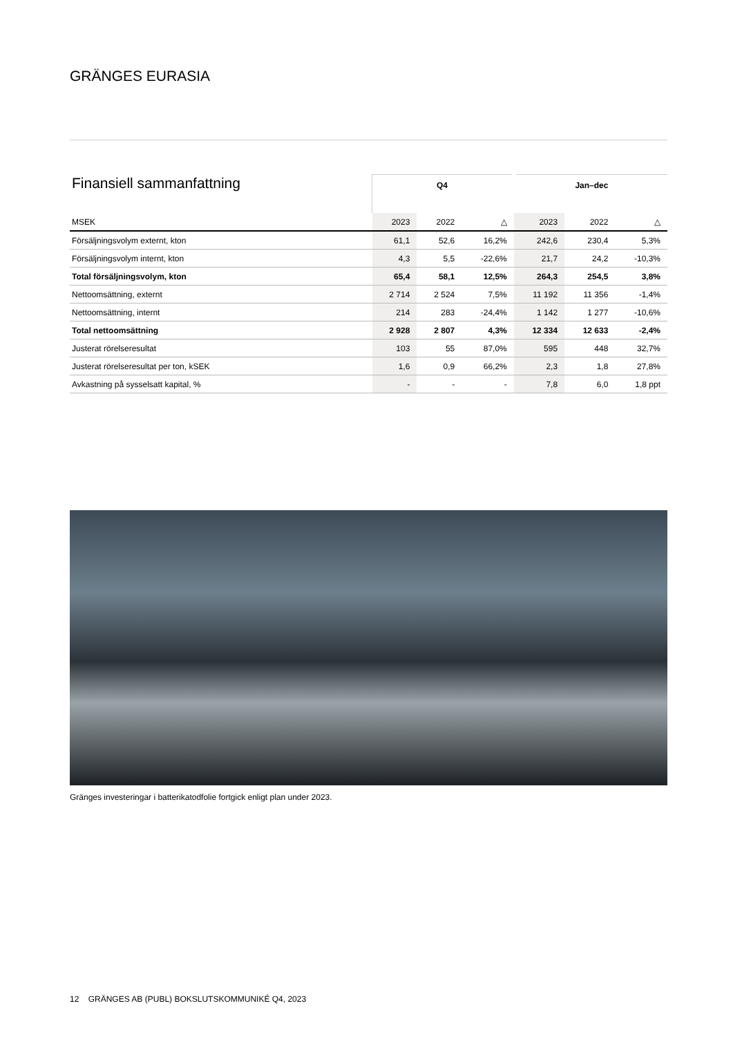GRÄNGES EURASIA
| Finansiell sammanfattning | Q4 | | | Jan–dec | | |
| --- | --- | --- | --- | --- | --- | --- |
| MSEK | 2023 | 2022 | △ | 2023 | 2022 | △ |
| Försäljningsvolym externt, kton | 61,1 | 52,6 | 16,2% | 242,6 | 230,4 | 5,3% |
| Försäljningsvolym internt, kton | 4,3 | 5,5 | -22,6% | 21,7 | 24,2 | -10,3% |
| Total försäljningsvolym, kton | 65,4 | 58,1 | 12,5% | 264,3 | 254,5 | 3,8% |
| Nettoomsättning, externt | 2 714 | 2 524 | 7,5% | 11 192 | 11 356 | -1,4% |
| Nettoomsättning, internt | 214 | 283 | -24,4% | 1 142 | 1 277 | -10,6% |
| Total nettoomsättning | 2 928 | 2 807 | 4,3% | 12 334 | 12 633 | -2,4% |
| Justerat rörelseresultat | 103 | 55 | 87,0% | 595 | 448 | 32,7% |
| Justerat rörelseresultat per ton, kSEK | 1,6 | 0,9 | 66,2% | 2,3 | 1,8 | 27,8% |
| Avkastning på sysselsatt kapital, % | - | - | - | 7,8 | 6,0 | 1,8 ppt |
Gränges investeringar i batterikatodfolie fortgick enligt plan under 2023.
12 GRÄNGES AB (PUBL) BOKSLUTSKOMMUNIKÉ Q4, 2023